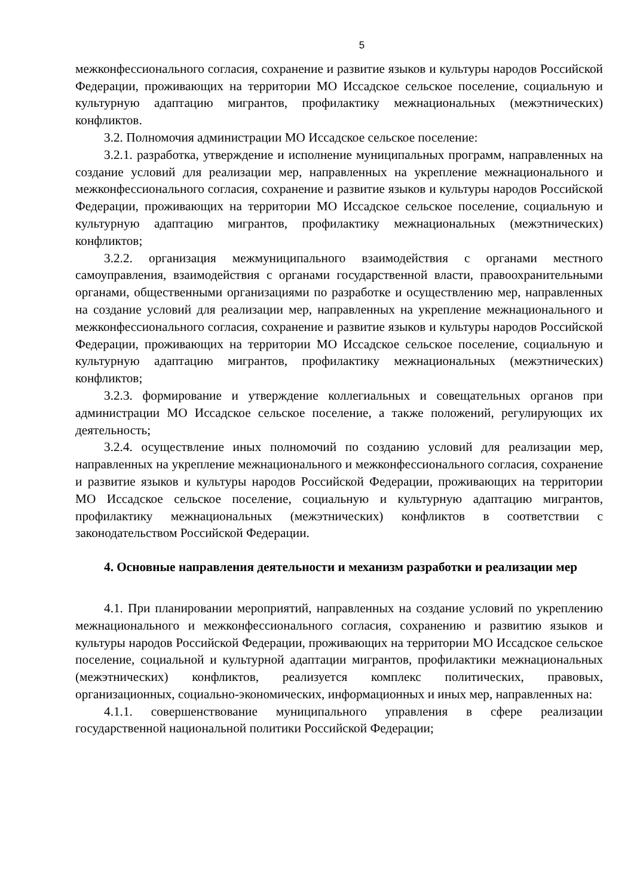5
межконфессионального согласия, сохранение и развитие языков и культуры народов Российской Федерации, проживающих на территории МО Иссадское сельское поселение, социальную и культурную адаптацию мигрантов, профилактику межнациональных (межэтнических) конфликтов.
3.2. Полномочия администрации МО Иссадское сельское поселение:
3.2.1. разработка, утверждение и исполнение муниципальных программ, направленных на создание условий для реализации мер, направленных на укрепление межнационального и межконфессионального согласия, сохранение и развитие языков и культуры народов Российской Федерации, проживающих на территории МО Иссадское сельское поселение, социальную и культурную адаптацию мигрантов, профилактику межнациональных (межэтнических) конфликтов;
3.2.2. организация межмуниципального взаимодействия с органами местного самоуправления, взаимодействия с органами государственной власти, правоохранительными органами, общественными организациями по разработке и осуществлению мер, направленных на создание условий для реализации мер, направленных на укрепление межнационального и межконфессионального согласия, сохранение и развитие языков и культуры народов Российской Федерации, проживающих на территории МО Иссадское сельское поселение, социальную и культурную адаптацию мигрантов, профилактику межнациональных (межэтнических) конфликтов;
3.2.3. формирование и утверждение коллегиальных и совещательных органов при администрации МО Иссадское сельское поселение, а также положений, регулирующих их деятельность;
3.2.4. осуществление иных полномочий по созданию условий для реализации мер, направленных на укрепление межнационального и межконфессионального согласия, сохранение и развитие языков и культуры народов Российской Федерации, проживающих на территории МО Иссадское сельское поселение, социальную и культурную адаптацию мигрантов, профилактику межнациональных (межэтнических) конфликтов в соответствии с законодательством Российской Федерации.
4. Основные направления деятельности и механизм разработки и реализации мер
4.1. При планировании мероприятий, направленных на создание условий по укреплению межнационального и межконфессионального согласия, сохранению и развитию языков и культуры народов Российской Федерации, проживающих на территории МО Иссадское сельское поселение, социальной и культурной адаптации мигрантов, профилактики межнациональных (межэтнических) конфликтов, реализуется комплекс политических, правовых, организационных, социально-экономических, информационных и иных мер, направленных на:
4.1.1. совершенствование муниципального управления в сфере реализации государственной национальной политики Российской Федерации;